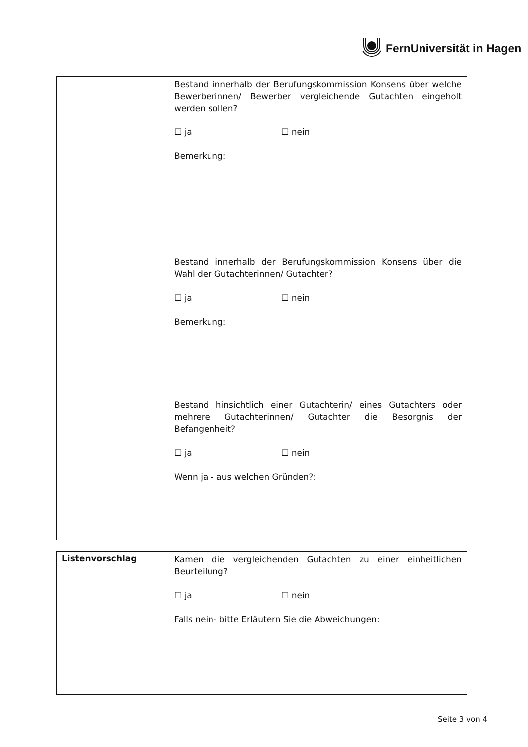FernUniversität in Hagen
| | Bestand innerhalb der Berufungskommission Konsens über welche Bewerberinnen/ Bewerber vergleichende Gutachten eingeholt werden sollen? ☐ ja ☐ nein Bemerkung: |
| | Bestand innerhalb der Berufungskommission Konsens über die Wahl der Gutachterinnen/ Gutachter? ☐ ja ☐ nein Bemerkung: |
| | Bestand hinsichtlich einer Gutachterin/ eines Gutachters oder mehrere Gutachterinnen/ Gutachter die Besorgnis der Befangenheit? ☐ ja ☐ nein Wenn ja - aus welchen Gründen?: |
| Listenvorschlag | Kamen die vergleichenden Gutachten zu einer einheitlichen Beurteilung? ☐ ja ☐ nein Falls nein- bitte Erläutern Sie die Abweichungen: |
Seite 3 von 4